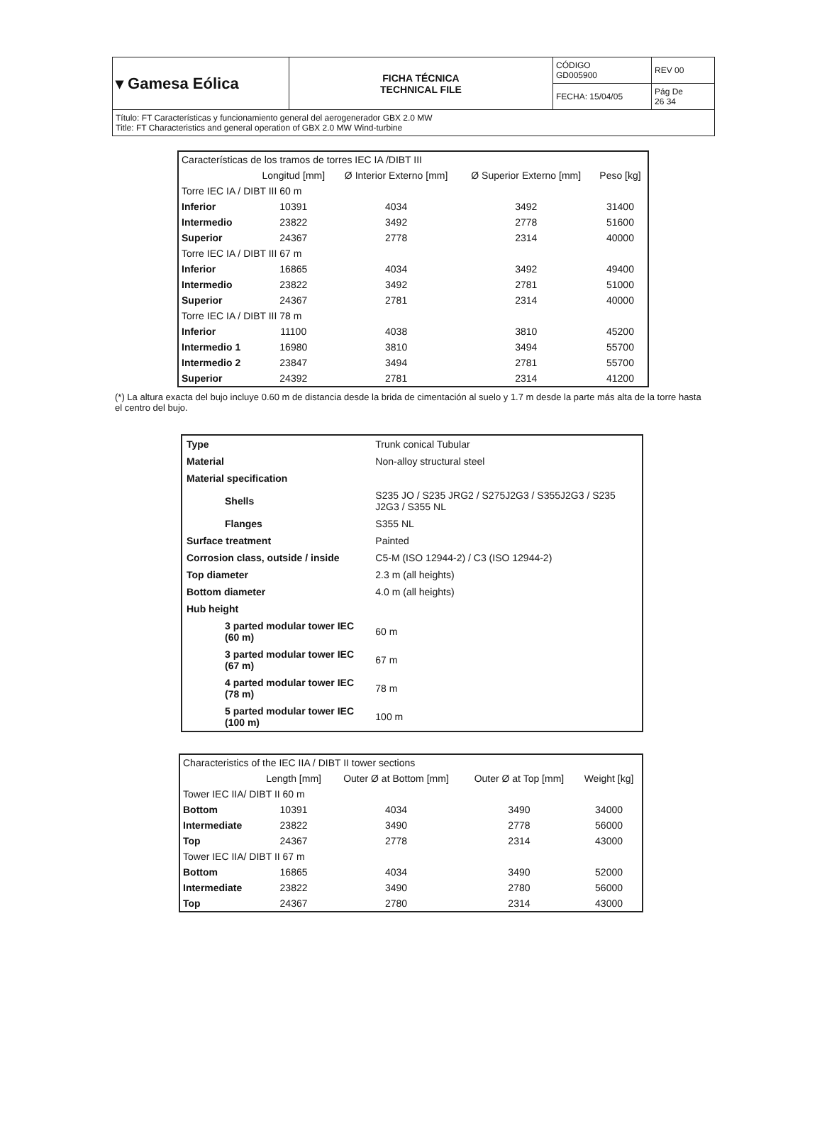| ▾ Gamesa Eólica | FICHA TÉCNICA TECHNICAL FILE | CÓDIGO GD005900 | REV 00 |
| | | FECHA: 15/04/05 | Pág De 26 34 |
| Título: FT Características y funcionamiento general del aerogenerador GBX 2.0 MW Title: FT Characteristics and general operation of GBX 2.0 MW Wind-turbine | | | |
| Características de los tramos de torres IEC IA /DIBT III | | | | |
| --- | --- | --- | --- | --- |
| | Longitud [mm] | Ø Interior Externo [mm] | Ø Superior Externo [mm] | Peso [kg] |
| Torre IEC IA / DIBT III 60 m | | | | |
| Inferior | 10391 | 4034 | 3492 | 31400 |
| Intermedio | 23822 | 3492 | 2778 | 51600 |
| Superior | 24367 | 2778 | 2314 | 40000 |
| Torre IEC IA / DIBT III 67 m | | | | |
| Inferior | 16865 | 4034 | 3492 | 49400 |
| Intermedio | 23822 | 3492 | 2781 | 51000 |
| Superior | 24367 | 2781 | 2314 | 40000 |
| Torre IEC IA / DIBT III 78 m | | | | |
| Inferior | 11100 | 4038 | 3810 | 45200 |
| Intermedio 1 | 16980 | 3810 | 3494 | 55700 |
| Intermedio 2 | 23847 | 3494 | 2781 | 55700 |
| Superior | 24392 | 2781 | 2314 | 41200 |
(*) La altura exacta del bujo incluye 0.60 m de distancia desde la brida de cimentación al suelo y 1.7 m desde la parte más alta de la torre hasta el centro del bujo.
| Type | Trunk conical Tubular | |
| Material | Non-alloy structural steel | |
| Material specification | | |
| Shells | S235 JO / S235 JRG2 / S275J2G3 / S355J2G3 / S235 J2G3 / S355 NL | |
| Flanges | S355 NL | |
| Surface treatment | Painted | |
| Corrosion class, outside / inside | C5-M (ISO 12944-2) / C3 (ISO 12944-2) | |
| Top diameter | 2.3 m (all heights) | |
| Bottom diameter | 4.0 m (all heights) | |
| Hub height | | |
| 3 parted modular tower IEC (60 m) | | 60 m |
| 3 parted modular tower IEC (67 m) | | 67 m |
| 4 parted modular tower IEC (78 m) | | 78 m |
| 5 parted modular tower IEC (100 m) | | 100 m |
| Characteristics of the IEC IIA / DIBT II tower sections | | | | |
| --- | --- | --- | --- | --- |
| | Length [mm] | Outer Ø at Bottom [mm] | Outer Ø at Top [mm] | Weight [kg] |
| Tower IEC IIA/ DIBT II 60 m | | | | |
| Bottom | 10391 | 4034 | 3490 | 34000 |
| Intermediate | 23822 | 3490 | 2778 | 56000 |
| Top | 24367 | 2778 | 2314 | 43000 |
| Tower IEC IIA/ DIBT II 67 m | | | | |
| Bottom | 16865 | 4034 | 3490 | 52000 |
| Intermediate | 23822 | 3490 | 2780 | 56000 |
| Top | 24367 | 2780 | 2314 | 43000 |